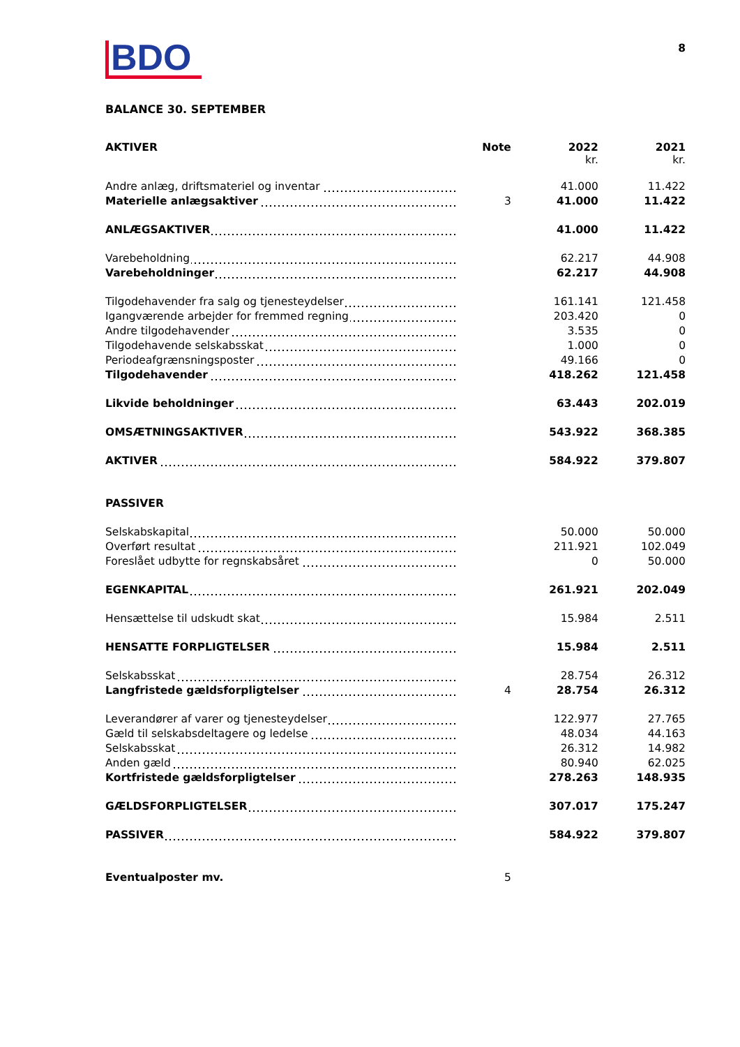8
BDO
BALANCE 30. SEPTEMBER
| AKTIVER | Note | 2022 kr. | 2021 kr. |
| --- | --- | --- | --- |
| Andre anlæg, driftsmateriel og inventar | | 41.000 | 11.422 |
| Materielle anlægsaktiver | 3 | 41.000 | 11.422 |
| ANLÆGSAKTIVER | | 41.000 | 11.422 |
| Varebeholdning | | 62.217 | 44.908 |
| Varebeholdninger | | 62.217 | 44.908 |
| Tilgodehavender fra salg og tjenesteydelser | | 161.141 | 121.458 |
| Igangværende arbejder for fremmed regning | | 203.420 | 0 |
| Andre tilgodehavender | | 3.535 | 0 |
| Tilgodehavende selskabsskat | | 1.000 | 0 |
| Periodeafgrænsningsposter | | 49.166 | 0 |
| Tilgodehavender | | 418.262 | 121.458 |
| Likvide beholdninger | | 63.443 | 202.019 |
| OMSÆTNINGSAKTIVER | | 543.922 | 368.385 |
| AKTIVER | | 584.922 | 379.807 |
| PASSIVER | | | |
| Selskabskapital | | 50.000 | 50.000 |
| Overført resultat | | 211.921 | 102.049 |
| Foreslået udbytte for regnskabsåret | | 0 | 50.000 |
| EGENKAPITAL | | 261.921 | 202.049 |
| Hensættelse til udskudt skat | | 15.984 | 2.511 |
| HENSATTE FORPLIGTELSER | | 15.984 | 2.511 |
| Selskabsskat | | 28.754 | 26.312 |
| Langfristede gældsforpligtelser | 4 | 28.754 | 26.312 |
| Leverandører af varer og tjenesteydelser | | 122.977 | 27.765 |
| Gæld til selskabsdeltagere og ledelse | | 48.034 | 44.163 |
| Selskabsskat | | 26.312 | 14.982 |
| Anden gæld | | 80.940 | 62.025 |
| Kortfristede gældsforpligtelser | | 278.263 | 148.935 |
| GÆLDSFORPLIGTELSER | | 307.017 | 175.247 |
| PASSIVER | | 584.922 | 379.807 |
| Eventualposter mv. | 5 | | |